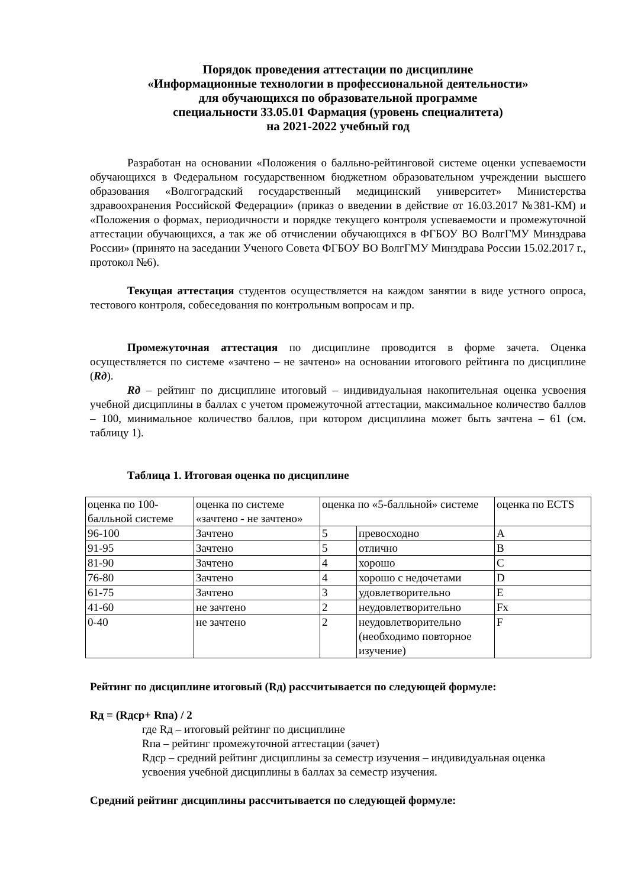Порядок проведения аттестации по дисциплине
«Информационные технологии в профессиональной деятельности»
для обучающихся по образовательной программе
специальности 33.05.01 Фармация (уровень специалитета)
на 2021-2022 учебный год
Разработан на основании «Положения о балльно-рейтинговой системе оценки успеваемости обучающихся в Федеральном государственном бюджетном образовательном учреждении высшего образования «Волгоградский государственный медицинский университет» Министерства здравоохранения Российской Федерации» (приказ о введении в действие от 16.03.2017 №381-КМ) и «Положения о формах, периодичности и порядке текущего контроля успеваемости и промежуточной аттестации обучающихся, а так же об отчислении обучающихся в ФГБОУ ВО ВолгГМУ Минздрава России» (принято на заседании Ученого Совета ФГБОУ ВО ВолгГМУ Минздрава России 15.02.2017 г., протокол №6).
Текущая аттестация студентов осуществляется на каждом занятии в виде устного опроса, тестового контроля, собеседования по контрольным вопросам и пр.
Промежуточная аттестация по дисциплине проводится в форме зачета. Оценка осуществляется по системе «зачтено – не зачтено» на основании итогового рейтинга по дисциплине (Rд).
Rд – рейтинг по дисциплине итоговый – индивидуальная накопительная оценка усвоения учебной дисциплины в баллах с учетом промежуточной аттестации, максимальное количество баллов – 100, минимальное количество баллов, при котором дисциплина может быть зачтена – 61 (см. таблицу 1).
Таблица 1. Итоговая оценка по дисциплине
| оценка по 100-балльной системе | оценка по системе «зачтено - не зачтено» | оценка по «5-балльной» системе | | оценка по ECTS |
| 96-100 | Зачтено | 5 | превосходно | A |
| 91-95 | Зачтено | 5 | отлично | B |
| 81-90 | Зачтено | 4 | хорошо | C |
| 76-80 | Зачтено | 4 | хорошо с недочетами | D |
| 61-75 | Зачтено | 3 | удовлетворительно | E |
| 41-60 | не зачтено | 2 | неудовлетворительно | Fx |
| 0-40 | не зачтено | 2 | неудовлетворительно (необходимо повторное изучение) | F |
Рейтинг по дисциплине итоговый (Rд) рассчитывается по следующей формуле:
Rд = (Rдср+ Rпа) / 2
где Rд – итоговый рейтинг по дисциплине
Rпа – рейтинг промежуточной аттестации (зачет)
Rдср – средний рейтинг дисциплины за семестр изучения – индивидуальная оценка усвоения учебной дисциплины в баллах за семестр изучения.
Средний рейтинг дисциплины рассчитывается по следующей формуле: